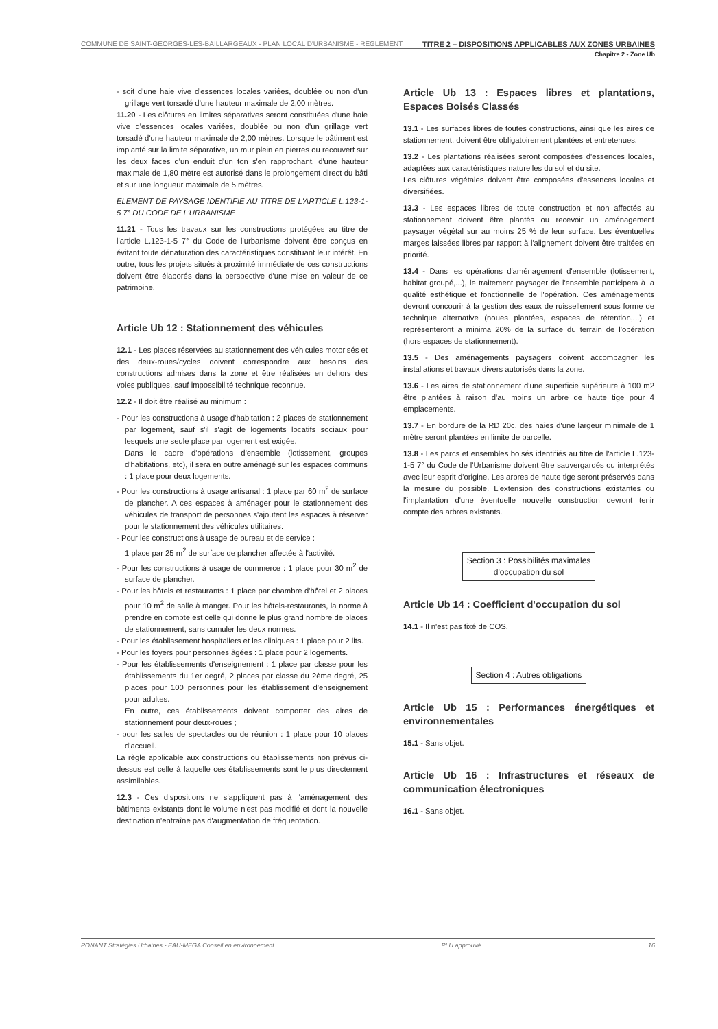COMMUNE DE SAINT-GEORGES-LES-BAILLARGEAUX - PLAN LOCAL D'URBANISME - REGLEMENT TITRE 2 – DISPOSITIONS APPLICABLES AUX ZONES URBAINES
Chapitre 2 - Zone Ub
- soit d'une haie vive d'essences locales variées, doublée ou non d'un grillage vert torsadé d'une hauteur maximale de 2,00 mètres.
11.20 - Les clôtures en limites séparatives seront constituées d'une haie vive d'essences locales variées, doublée ou non d'un grillage vert torsadé d'une hauteur maximale de 2,00 mètres. Lorsque le bâtiment est implanté sur la limite séparative, un mur plein en pierres ou recouvert sur les deux faces d'un enduit d'un ton s'en rapprochant, d'une hauteur maximale de 1,80 mètre est autorisé dans le prolongement direct du bâti et sur une longueur maximale de 5 mètres.
ELEMENT DE PAYSAGE IDENTIFIE AU TITRE DE L'ARTICLE L.123-1-5 7° DU CODE DE L'URBANISME
11.21 - Tous les travaux sur les constructions protégées au titre de l'article L.123-1-5 7° du Code de l'urbanisme doivent être conçus en évitant toute dénaturation des caractéristiques constituant leur intérêt. En outre, tous les projets situés à proximité immédiate de ces constructions doivent être élaborés dans la perspective d'une mise en valeur de ce patrimoine.
Article Ub 12 : Stationnement des véhicules
12.1 - Les places réservées au stationnement des véhicules motorisés et des deux-roues/cycles doivent correspondre aux besoins des constructions admises dans la zone et être réalisées en dehors des voies publiques, sauf impossibilité technique reconnue.
12.2 - Il doit être réalisé au minimum :
- Pour les constructions à usage d'habitation : 2 places de stationnement par logement, sauf s'il s'agit de logements locatifs sociaux pour lesquels une seule place par logement est exigée.
Dans le cadre d'opérations d'ensemble (lotissement, groupes d'habitations, etc), il sera en outre aménagé sur les espaces communs : 1 place pour deux logements.
- Pour les constructions à usage artisanal : 1 place par 60 m<sup>2</sup> de surface de plancher. A ces espaces à aménager pour le stationnement des véhicules de transport de personnes s'ajoutent les espaces à réserver pour le stationnement des véhicules utilitaires.
- Pour les constructions à usage de bureau et de service :
1 place par 25 m<sup>2</sup> de surface de plancher affectée à l'activité.
- Pour les constructions à usage de commerce : 1 place pour 30 m<sup>2</sup> de surface de plancher.
- Pour les hôtels et restaurants : 1 place par chambre d'hôtel et 2 places pour 10 m<sup>2</sup> de salle à manger. Pour les hôtels-restaurants, la norme à prendre en compte est celle qui donne le plus grand nombre de places de stationnement, sans cumuler les deux normes.
- Pour les établissement hospitaliers et les cliniques : 1 place pour 2 lits.
- Pour les foyers pour personnes âgées : 1 place pour 2 logements.
- Pour les établissements d'enseignement : 1 place par classe pour les établissements du 1er degré, 2 places par classe du 2ème degré, 25 places pour 100 personnes pour les établissement d'enseignement pour adultes.
En outre, ces établissements doivent comporter des aires de stationnement pour deux-roues ;
- pour les salles de spectacles ou de réunion : 1 place pour 10 places d'accueil.
La règle applicable aux constructions ou établissements non prévus ci-dessus est celle à laquelle ces établissements sont le plus directement assimilables.
12.3 - Ces dispositions ne s'appliquent pas à l'aménagement des bâtiments existants dont le volume n'est pas modifié et dont la nouvelle destination n'entraîne pas d'augmentation de fréquentation.
Article Ub 13 : Espaces libres et plantations, Espaces Boisés Classés
13.1 - Les surfaces libres de toutes constructions, ainsi que les aires de stationnement, doivent être obligatoirement plantées et entretenues.
13.2 - Les plantations réalisées seront composées d'essences locales, adaptées aux caractéristiques naturelles du sol et du site.
Les clôtures végétales doivent être composées d'essences locales et diversifiées.
13.3 - Les espaces libres de toute construction et non affectés au stationnement doivent être plantés ou recevoir un aménagement paysager végétal sur au moins 25 % de leur surface. Les éventuelles marges laissées libres par rapport à l'alignement doivent être traitées en priorité.
13.4 - Dans les opérations d'aménagement d'ensemble (lotissement, habitat groupé,...), le traitement paysager de l'ensemble participera à la qualité esthétique et fonctionnelle de l'opération. Ces aménagements devront concourir à la gestion des eaux de ruissellement sous forme de technique alternative (noues plantées, espaces de rétention,...) et représenteront a minima 20% de la surface du terrain de l'opération (hors espaces de stationnement).
13.5 - Des aménagements paysagers doivent accompagner les installations et travaux divers autorisés dans la zone.
13.6 - Les aires de stationnement d'une superficie supérieure à 100 m2 être plantées à raison d'au moins un arbre de haute tige pour 4 emplacements.
13.7 - En bordure de la RD 20c, des haies d'une largeur minimale de 1 mètre seront plantées en limite de parcelle.
13.8 - Les parcs et ensembles boisés identifiés au titre de l'article L.123-1-5 7° du Code de l'Urbanisme doivent être sauvergardés ou interprétés avec leur esprit d'origine. Les arbres de haute tige seront préservés dans la mesure du possible. L'extension des constructions existantes ou l'implantation d'une éventuelle nouvelle construction devront tenir compte des arbres existants.
Section 3 : Possibilités maximales
d'occupation du sol
Article Ub 14 : Coefficient d'occupation du sol
14.1 - Il n'est pas fixé de COS.
Section 4 : Autres obligations
Article Ub 15 : Performances énergétiques et environnementales
15.1 - Sans objet.
Article Ub 16 : Infrastructures et réseaux de communication électroniques
16.1 - Sans objet.
PONANT Stratégies Urbaines - EAU-MEGA Conseil en environnement PLU approuvé 16